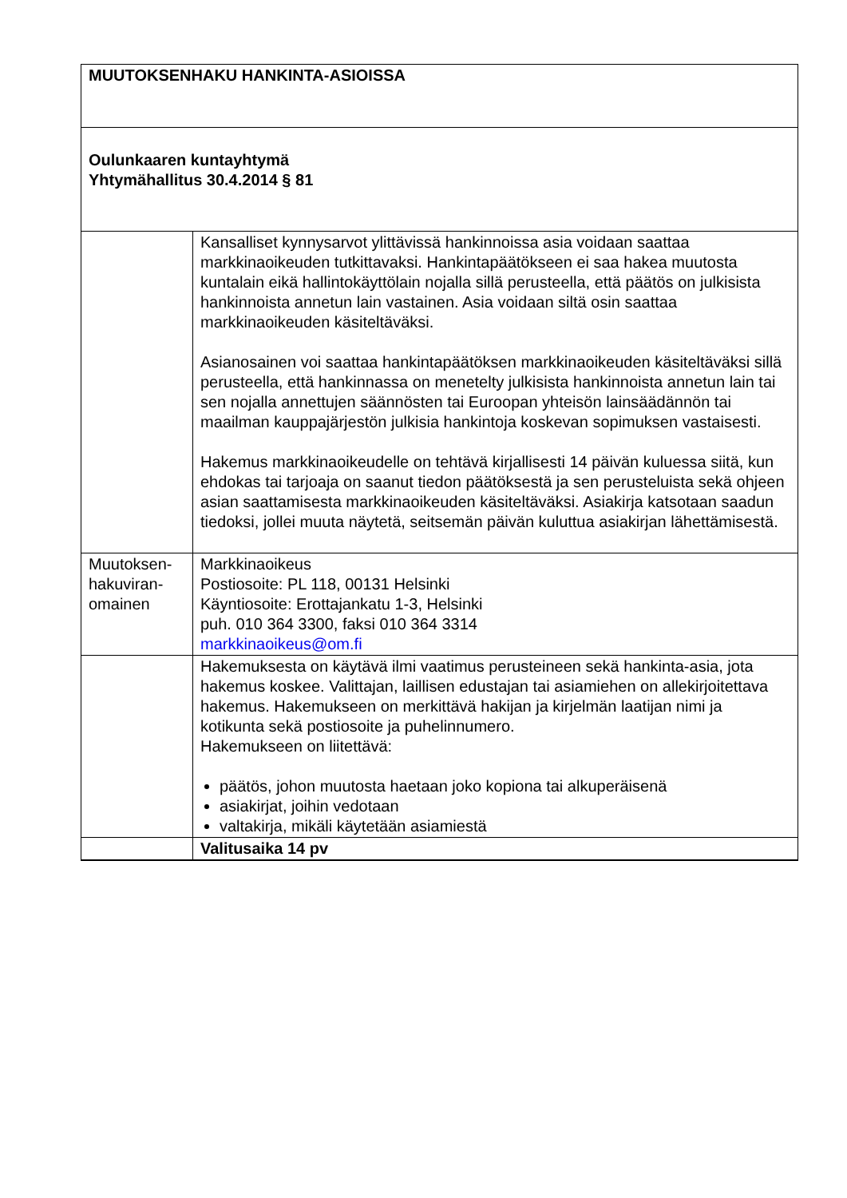| MUUTOKSENHAKU HANKINTA-ASIOISSA | |
| Oulunkaaren kuntayhtymä Yhtymähallitus 30.4.2014 § 81 | |
| | Kansalliset kynnysarvot ylittävissä hankinnoissa asia voidaan saattaa markkinaoikeuden tutkittavaksi. Hankintapäätökseen ei saa hakea muutosta kuntalain eikä hallintokäyttölain nojalla sillä perusteella, että päätös on julkisista hankinnoista annetun lain vastainen. Asia voidaan siltä osin saattaa markkinaoikeuden käsiteltäväksi. Asianosainen voi saattaa hankintapäätöksen markkinaoikeuden käsiteltäväksi sillä perusteella, että hankinnassa on menetelty julkisista hankinnoista annetun lain tai sen nojalla annettujen säännösten tai Euroopan yhteisön lainsäädännön tai maailman kauppajärjestön julkisia hankintoja koskevan sopimuksen vastaisesti. Hakemus markkinaoikeudelle on tehtävä kirjallisesti 14 päivän kuluessa siitä, kun ehdokas tai tarjoaja on saanut tiedon päätöksestä ja sen perusteluista sekä ohjeen asian saattamisesta markkinaoikeuden käsiteltäväksi. Asiakirja katsotaan saadun tiedoksi, jollei muuta näytetä, seitsemän päivän kuluttua asiakirjan lähettämisestä. |
| Muutoksen- hakuviran- omainen | Markkinaoikeus Postiosoite: PL 118, 00131 Helsinki Käyntiosoite: Erottajankatu 1-3, Helsinki puh. 010 364 3300, faksi 010 364 3314 markkinaoikeus@om.fi |
| | Hakemuksesta on käytävä ilmi vaatimus perusteineen sekä hankinta-asia, jota hakemus koskee. Valittajan, laillisen edustajan tai asiamiehen on allekirjoitettava hakemus. Hakemukseen on merkittävä hakijan ja kirjelmän laatijan nimi ja kotikunta sekä postiosoite ja puhelinnumero. Hakemukseen on liitettävä: päätös, johon muutosta haetaan joko kopiona tai alkuperäisenä asiakirjat, joihin vedotaan valtakirja, mikäli käytetään asiamiestä |
| | Valitusaika 14 pv |